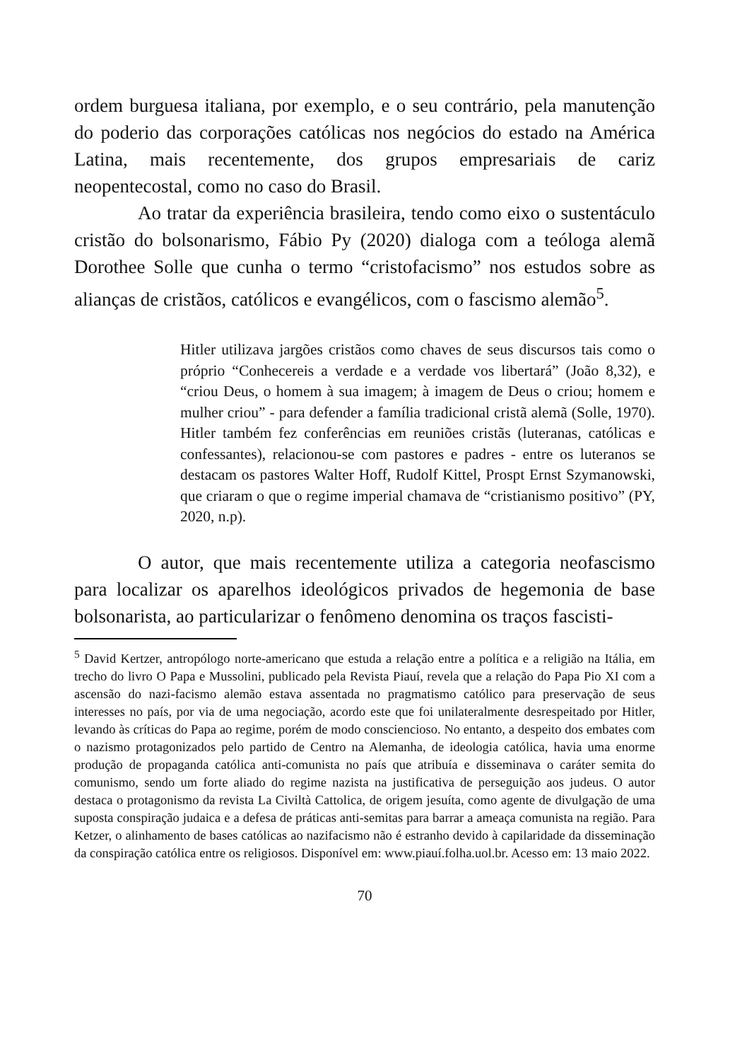ordem burguesa italiana, por exemplo, e o seu contrário, pela manutenção do poderio das corporações católicas nos negócios do estado na América Latina, mais recentemente, dos grupos empresariais de cariz neopentecostal, como no caso do Brasil.
Ao tratar da experiência brasileira, tendo como eixo o sustentáculo cristão do bolsonarismo, Fábio Py (2020) dialoga com a teóloga alemã Dorothee Solle que cunha o termo “cristofacismo” nos estudos sobre as alianças de cristãos, católicos e evangélicos, com o fascismo alemão<sup>5</sup>.
Hitler utilizava jargões cristãos como chaves de seus discursos tais como o próprio “Conhecereis a verdade e a verdade vos libertará” (João 8,32), e “criou Deus, o homem à sua imagem; à imagem de Deus o criou; homem e mulher criou” - para defender a família tradicional cristã alemã (Solle, 1970). Hitler também fez conferências em reuniões cristãs (luteranas, católicas e confessantes), relacionou-se com pastores e padres - entre os luteranos se destacam os pastores Walter Hoff, Rudolf Kittel, Prospt Ernst Szymanowski, que criaram o que o regime imperial chamava de “cristianismo positivo” (PY, 2020, n.p).
O autor, que mais recentemente utiliza a categoria neofascismo para localizar os aparelhos ideológicos privados de hegemonia de base bolsonarista, ao particularizar o fenômeno denomina os traços fascisti-
<sup>5</sup> David Kertzer, antropólogo norte-americano que estuda a relação entre a política e a religião na Itália, em trecho do livro O Papa e Mussolini, publicado pela Revista Piauí, revela que a relação do Papa Pio XI com a ascensão do nazi-facismo alemão estava assentada no pragmatismo católico para preservação de seus interesses no país, por via de uma negociação, acordo este que foi unilateralmente desrespeitado por Hitler, levando às críticas do Papa ao regime, porém de modo consciencioso. No entanto, a despeito dos embates com o nazismo protagonizados pelo partido de Centro na Alemanha, de ideologia católica, havia uma enorme produção de propaganda católica anti-comunista no país que atribuía e disseminava o caráter semita do comunismo, sendo um forte aliado do regime nazista na justificativa de perseguição aos judeus. O autor destaca o protagonismo da revista La Civiltà Cattolica, de origem jesuíta, como agente de divulgação de uma suposta conspiração judaica e a defesa de práticas anti-semitas para barrar a ameaça comunista na região. Para Ketzer, o alinhamento de bases católicas ao nazifacismo não é estranho devido à capilaridade da disseminação da conspiração católica entre os religiosos. Disponível em: www.piauí.folha.uol.br. Acesso em: 13 maio 2022.
70